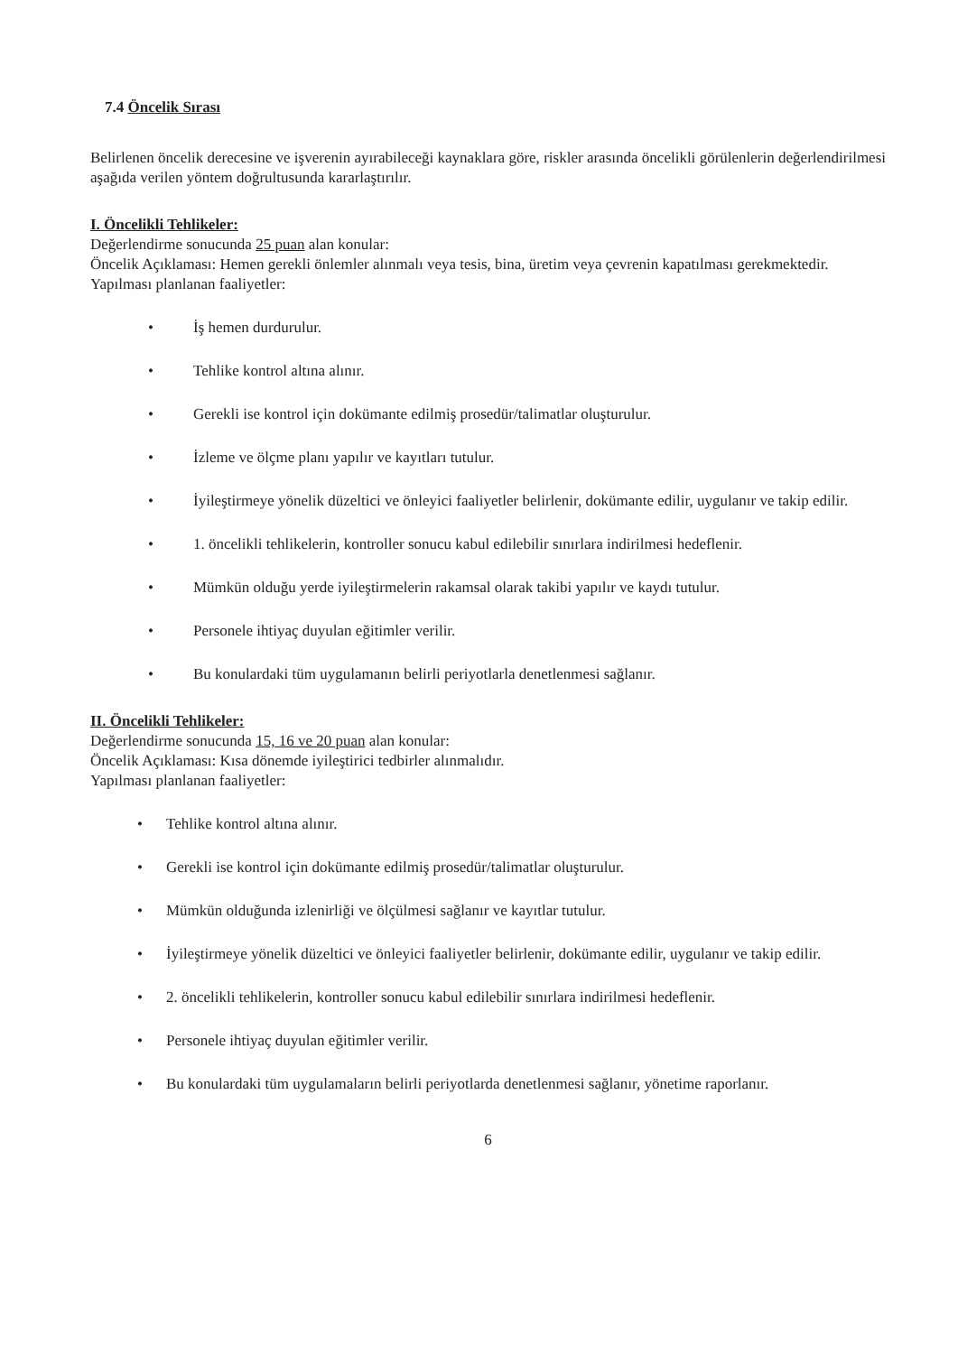7.4 Öncelik Sırası
Belirlenen öncelik derecesine ve işverenin ayırabileceği kaynaklara göre, riskler arasında öncelikli görülenlerin değerlendirilmesi aşağıda verilen yöntem doğrultusunda kararlaştırılır.
I. Öncelikli Tehlikeler:
Değerlendirme sonucunda 25 puan alan konular:
Öncelik Açıklaması: Hemen gerekli önlemler alınmalı veya tesis, bina, üretim veya çevrenin kapatılması gerekmektedir.
Yapılması planlanan faaliyetler:
• İş hemen durdurulur.
• Tehlike kontrol altına alınır.
• Gerekli ise kontrol için dokümante edilmiş prosedür/talimatlar oluşturulur.
• İzleme ve ölçme planı yapılır ve kayıtları tutulur.
• İyileştirmeye yönelik düzeltici ve önleyici faaliyetler belirlenir, dokümante edilir, uygulanır ve takip edilir.
• 1. öncelikli tehlikelerin, kontroller sonucu kabul edilebilir sınırlara indirilmesi hedeflenir.
• Mümkün olduğu yerde iyileştirmelerin rakamsal olarak takibi yapılır ve kaydı tutulur.
• Personele ihtiyaç duyulan eğitimler verilir.
• Bu konulardaki tüm uygulamanın belirli periyotlarla denetlenmesi sağlanır.
II. Öncelikli Tehlikeler:
Değerlendirme sonucunda 15, 16 ve 20 puan alan konular:
Öncelik Açıklaması: Kısa dönemde iyileştirici tedbirler alınmalıdır.
Yapılması planlanan faaliyetler:
• Tehlike kontrol altına alınır.
• Gerekli ise kontrol için dokümante edilmiş prosedür/talimatlar oluşturulur.
• Mümkün olduğunda izlenirliği ve ölçülmesi sağlanır ve kayıtlar tutulur.
• İyileştirmeye yönelik düzeltici ve önleyici faaliyetler belirlenir, dokümante edilir, uygulanır ve takip edilir.
• 2. öncelikli tehlikelerin, kontroller sonucu kabul edilebilir sınırlara indirilmesi hedeflenir.
• Personele ihtiyaç duyulan eğitimler verilir.
• Bu konulardaki tüm uygulamaların belirli periyotlarda denetlenmesi sağlanır, yönetime raporlanır.
6